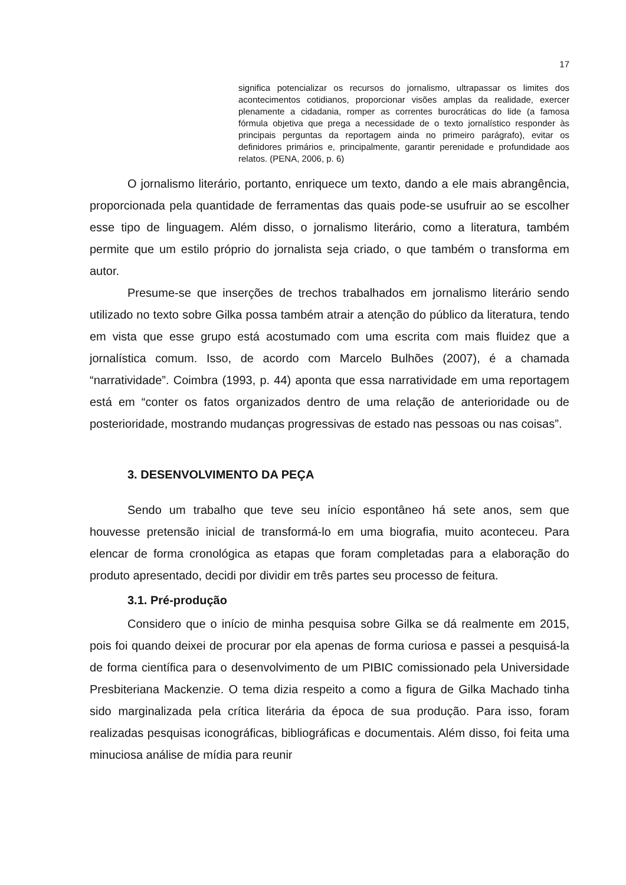17
significa potencializar os recursos do jornalismo, ultrapassar os limites dos acontecimentos cotidianos, proporcionar visões amplas da realidade, exercer plenamente a cidadania, romper as correntes burocráticas do lide (a famosa fórmula objetiva que prega a necessidade de o texto jornalístico responder às principais perguntas da reportagem ainda no primeiro parágrafo), evitar os definidores primários e, principalmente, garantir perenidade e profundidade aos relatos. (PENA, 2006, p. 6)
O jornalismo literário, portanto, enriquece um texto, dando a ele mais abrangência, proporcionada pela quantidade de ferramentas das quais pode-se usufruir ao se escolher esse tipo de linguagem. Além disso, o jornalismo literário, como a literatura, também permite que um estilo próprio do jornalista seja criado, o que também o transforma em autor.
Presume-se que inserções de trechos trabalhados em jornalismo literário sendo utilizado no texto sobre Gilka possa também atrair a atenção do público da literatura, tendo em vista que esse grupo está acostumado com uma escrita com mais fluidez que a jornalística comum. Isso, de acordo com Marcelo Bulhões (2007), é a chamada “narratividade”. Coimbra (1993, p. 44) aponta que essa narratividade em uma reportagem está em “conter os fatos organizados dentro de uma relação de anterioridade ou de posterioridade, mostrando mudanças progressivas de estado nas pessoas ou nas coisas”.
3. DESENVOLVIMENTO DA PEÇA
Sendo um trabalho que teve seu início espontâneo há sete anos, sem que houvesse pretensão inicial de transformá-lo em uma biografia, muito aconteceu. Para elencar de forma cronológica as etapas que foram completadas para a elaboração do produto apresentado, decidi por dividir em três partes seu processo de feitura.
3.1. Pré-produção
Considero que o início de minha pesquisa sobre Gilka se dá realmente em 2015, pois foi quando deixei de procurar por ela apenas de forma curiosa e passei a pesquisá-la de forma científica para o desenvolvimento de um PIBIC comissionado pela Universidade Presbiteriana Mackenzie. O tema dizia respeito a como a figura de Gilka Machado tinha sido marginalizada pela crítica literária da época de sua produção. Para isso, foram realizadas pesquisas iconográficas, bibliográficas e documentais. Além disso, foi feita uma minuciosa análise de mídia para reunir